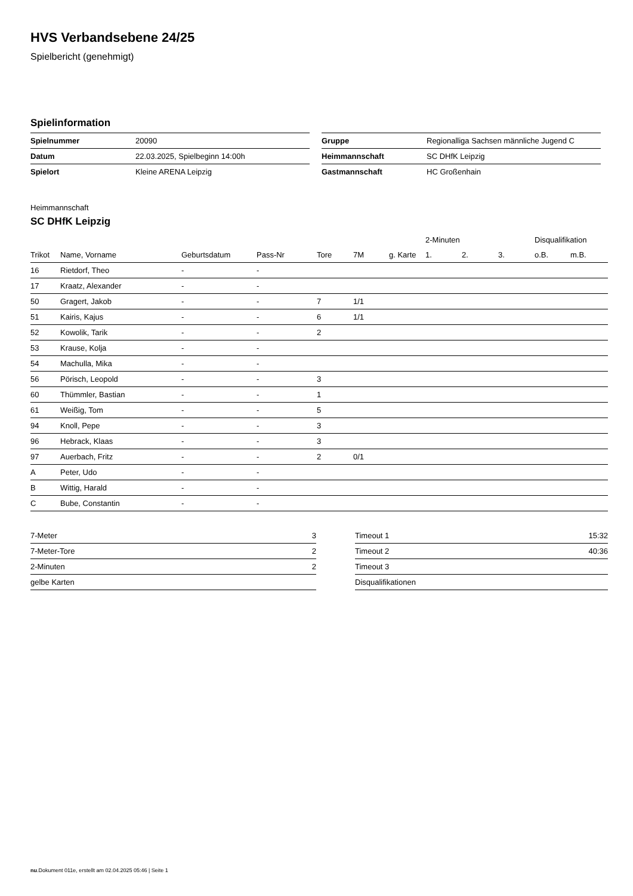HVS Verbandsebene 24/25
Spielbericht (genehmigt)
Spielinformation
| Spielnummer | 20090 |
| Datum | 22.03.2025, Spielbeginn 14:00h |
| Spielort | Kleine ARENA Leipzig |
| Gruppe | Regionalliga Sachsen männliche Jugend C |
| Heimmannschaft | SC DHfK Leipzig |
| Gastmannschaft | HC Großenhain |
Heimmannschaft
SC DHfK Leipzig
| | | | | | | | 2-Minuten | | | Disqualifikation | |
| --- | --- | --- | --- | --- | --- | --- | --- | --- | --- | --- | --- |
| Trikot | Name, Vorname | Geburtsdatum | Pass-Nr | Tore | 7M | g. Karte | 1. | 2. | 3. | o.B. | m.B. |
| 16 | Rietdorf, Theo | - | - | | | | | | | | |
| 17 | Kraatz, Alexander | - | - | | | | | | | | |
| 50 | Gragert, Jakob | - | - | 7 | 1/1 | | | | | | |
| 51 | Kairis, Kajus | - | - | 6 | 1/1 | | | | | | |
| 52 | Kowolik, Tarik | - | - | 2 | | | | | | | |
| 53 | Krause, Kolja | - | - | | | | | | | | |
| 54 | Machulla, Mika | - | - | | | | | | | | |
| 56 | Pörisch, Leopold | - | - | 3 | | | | | | | |
| 60 | Thümmler, Bastian | - | - | 1 | | | | | | | |
| 61 | Weißig, Tom | - | - | 5 | | | | | | | |
| 94 | Knoll, Pepe | - | - | 3 | | | | | | | |
| 96 | Hebrack, Klaas | - | - | 3 | | | | | | | |
| 97 | Auerbach, Fritz | - | - | 2 | 0/1 | | | | | | |
| A | Peter, Udo | - | - | | | | | | | | |
| B | Wittig, Harald | - | - | | | | | | | | |
| C | Bube, Constantin | - | - | | | | | | | | |
| 7-Meter | 3 |
| 7-Meter-Tore | 2 |
| 2-Minuten | 2 |
| gelbe Karten | |
| Timeout 1 | 15:32 |
| Timeout 2 | 40:36 |
| Timeout 3 | |
| Disqualifikationen | |
nu.Dokument 011e, erstellt am 02.04.2025 05:46 | Seite 1